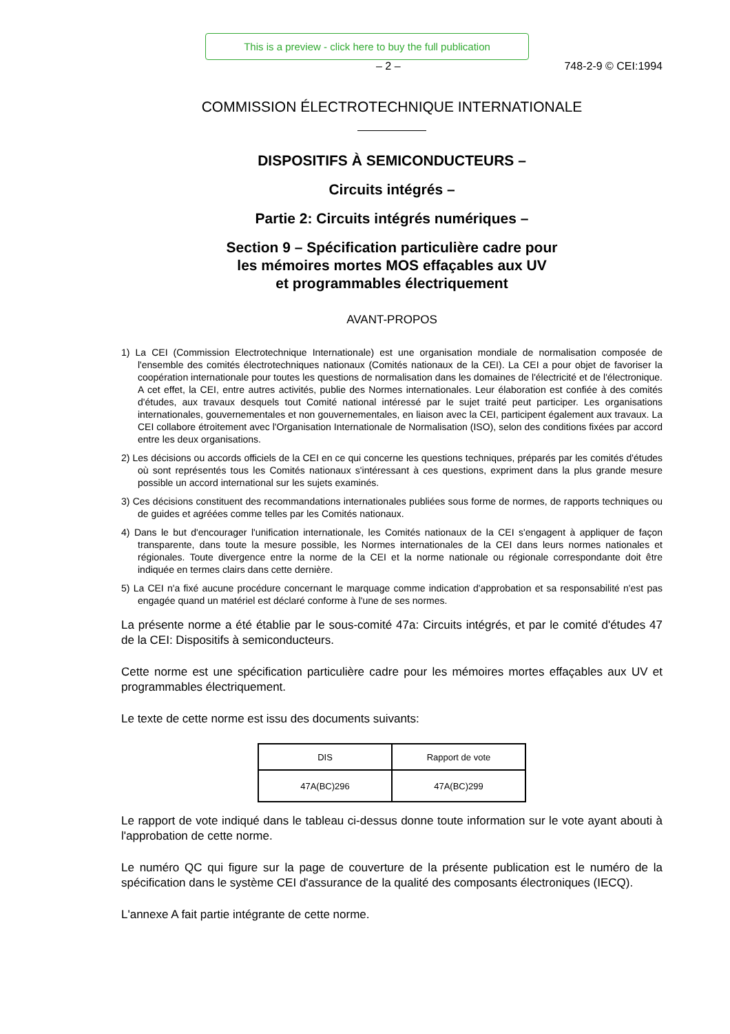This is a preview - click here to buy the full publication
– 2 – 748-2-9 © CEI:1994
COMMISSION ÉLECTROTECHNIQUE INTERNATIONALE
DISPOSITIFS À SEMICONDUCTEURS –
Circuits intégrés –
Partie 2: Circuits intégrés numériques –
Section 9 – Spécification particulière cadre pour
les mémoires mortes MOS effaçables aux UV
et programmables électriquement
AVANT-PROPOS
1) La CEI (Commission Electrotechnique Internationale) est une organisation mondiale de normalisation composée de l'ensemble des comités électrotechniques nationaux (Comités nationaux de la CEI). La CEI a pour objet de favoriser la coopération internationale pour toutes les questions de normalisation dans les domaines de l'électricité et de l'électronique. A cet effet, la CEI, entre autres activités, publie des Normes internationales. Leur élaboration est confiée à des comités d'études, aux travaux desquels tout Comité national intéressé par le sujet traité peut participer. Les organisations internationales, gouvernementales et non gouvernementales, en liaison avec la CEI, participent également aux travaux. La CEI collabore étroitement avec l'Organisation Internationale de Normalisation (ISO), selon des conditions fixées par accord entre les deux organisations.
2) Les décisions ou accords officiels de la CEI en ce qui concerne les questions techniques, préparés par les comités d'études où sont représentés tous les Comités nationaux s'intéressant à ces questions, expriment dans la plus grande mesure possible un accord international sur les sujets examinés.
3) Ces décisions constituent des recommandations internationales publiées sous forme de normes, de rapports techniques ou de guides et agréées comme telles par les Comités nationaux.
4) Dans le but d'encourager l'unification internationale, les Comités nationaux de la CEI s'engagent à appliquer de façon transparente, dans toute la mesure possible, les Normes internationales de la CEI dans leurs normes nationales et régionales. Toute divergence entre la norme de la CEI et la norme nationale ou régionale correspondante doit être indiquée en termes clairs dans cette dernière.
5) La CEI n'a fixé aucune procédure concernant le marquage comme indication d'approbation et sa responsabilité n'est pas engagée quand un matériel est déclaré conforme à l'une de ses normes.
La présente norme a été établie par le sous-comité 47a: Circuits intégrés, et par le comité d'études 47 de la CEI: Dispositifs à semiconducteurs.
Cette norme est une spécification particulière cadre pour les mémoires mortes effaçables aux UV et programmables électriquement.
Le texte de cette norme est issu des documents suivants:
| DIS | Rapport de vote |
| --- | --- |
| 47A(BC)296 | 47A(BC)299 |
Le rapport de vote indiqué dans le tableau ci-dessus donne toute information sur le vote ayant abouti à l'approbation de cette norme.
Le numéro QC qui figure sur la page de couverture de la présente publication est le numéro de la spécification dans le système CEI d'assurance de la qualité des composants électroniques (IECQ).
L'annexe A fait partie intégrante de cette norme.